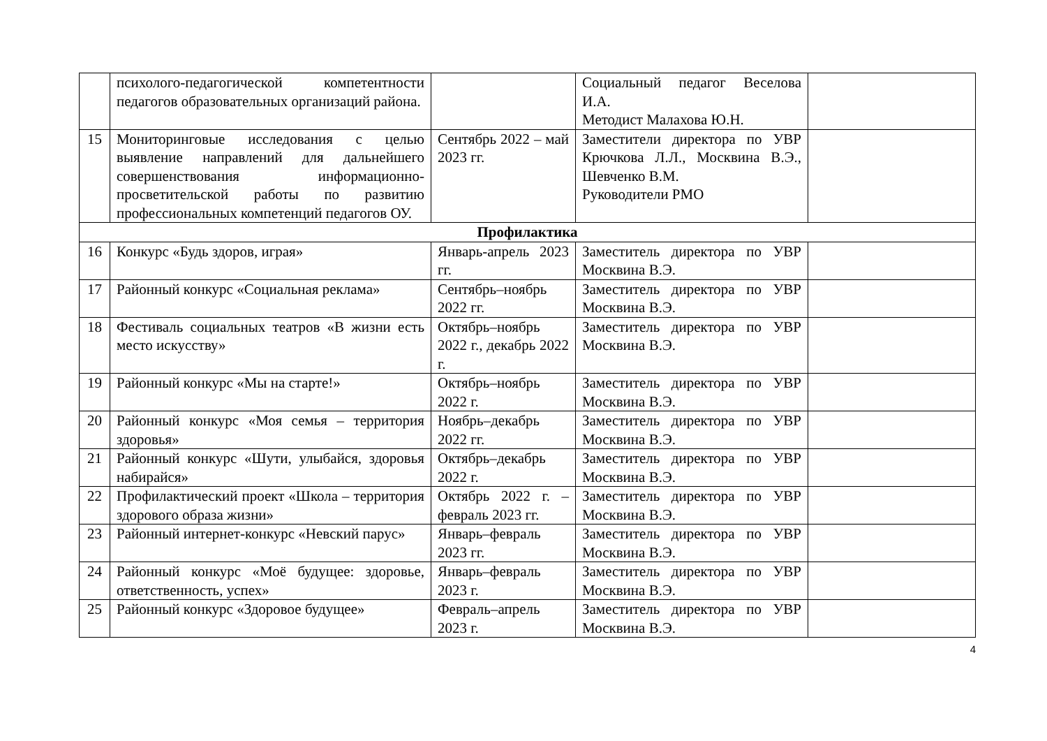| | психолого-педагогической компетентности педагогов образовательных организаций района. | | Социальный педагог Веселова И.А. Методист Малахова Ю.Н. | |
| 15 | Мониторинговые исследования с целью выявление направлений для дальнейшего совершенствования информационно-просветительской работы по развитию профессиональных компетенций педагогов ОУ. | Сентябрь 2022 – май 2023 гг. | Заместители директора по УВР Крючкова Л.Л., Москвина В.Э., Шевченко В.М. Руководители РМО | |
| Профилактика | | | | |
| 16 | Конкурс «Будь здоров, играя» | Январь-апрель 2023 гг. | Заместитель директора по УВР Москвина В.Э. | |
| 17 | Районный конкурс «Социальная реклама» | Сентябрь–ноябрь 2022 гг. | Заместитель директора по УВР Москвина В.Э. | |
| 18 | Фестиваль социальных театров «В жизни есть место искусству» | Октябрь–ноябрь 2022 г., декабрь 2022 г. | Заместитель директора по УВР Москвина В.Э. | |
| 19 | Районный конкурс «Мы на старте!» | Октябрь–ноябрь 2022 г. | Заместитель директора по УВР Москвина В.Э. | |
| 20 | Районный конкурс «Моя семья – территория здоровья» | Ноябрь–декабрь 2022 гг. | Заместитель директора по УВР Москвина В.Э. | |
| 21 | Районный конкурс «Шути, улыбайся, здоровья набирайся» | Октябрь–декабрь 2022 г. | Заместитель директора по УВР Москвина В.Э. | |
| 22 | Профилактический проект «Школа – территория здорового образа жизни» | Октябрь 2022 г. – февраль 2023 гг. | Заместитель директора по УВР Москвина В.Э. | |
| 23 | Районный интернет-конкурс «Невский парус» | Январь–февраль 2023 гг. | Заместитель директора по УВР Москвина В.Э. | |
| 24 | Районный конкурс «Моё будущее: здоровье, ответственность, успех» | Январь–февраль 2023 г. | Заместитель директора по УВР Москвина В.Э. | |
| 25 | Районный конкурс «Здоровое будущее» | Февраль–апрель 2023 г. | Заместитель директора по УВР Москвина В.Э. | |
4